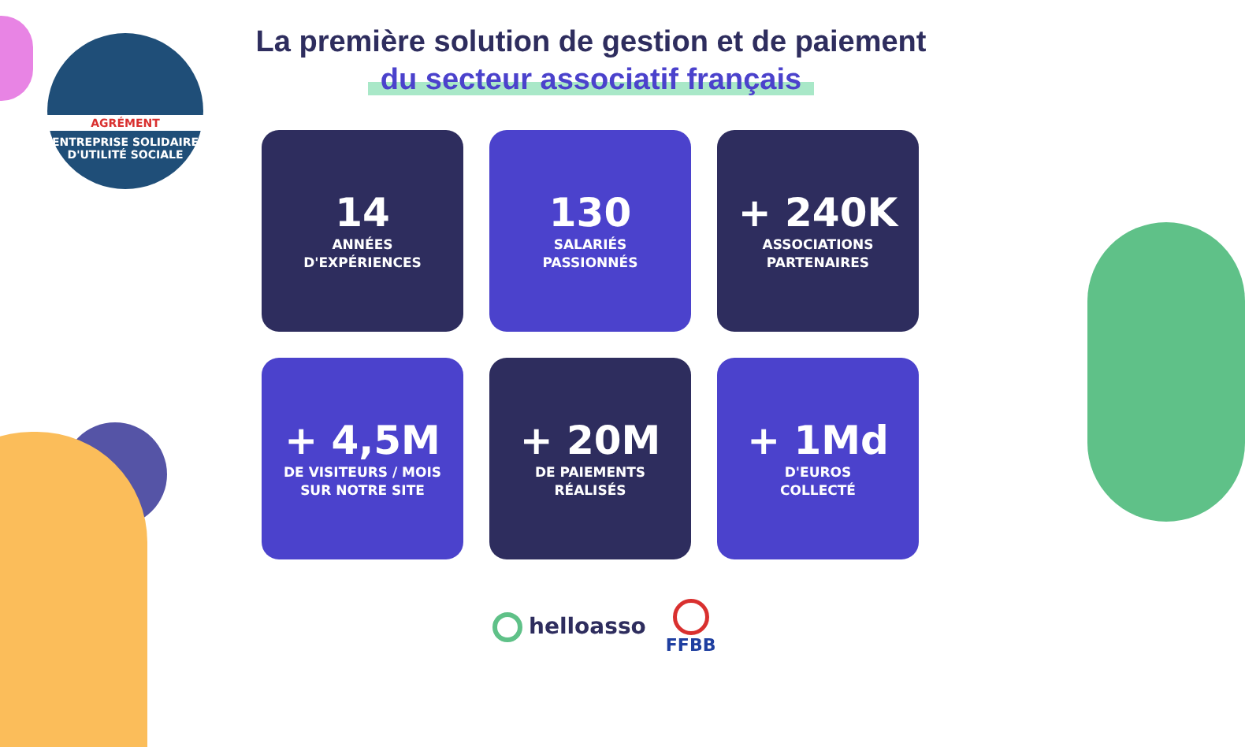AGRÉMENT
ENTREPRISE SOLIDAIRE
D'UTILITÉ SOCIALE
La première solution de gestion et de paiement
du secteur associatif français
14
ANNÉES
D'EXPÉRIENCES
130
SALARIÉS
PASSIONNÉS
+ 240K
ASSOCIATIONS
PARTENAIRES
+ 4,5M
DE VISITEURS / MOIS
SUR NOTRE SITE
+ 20M
DE PAIEMENTS
RÉALISÉS
+ 1Md
D'EUROS
COLLECTÉ
helloasso FFBB